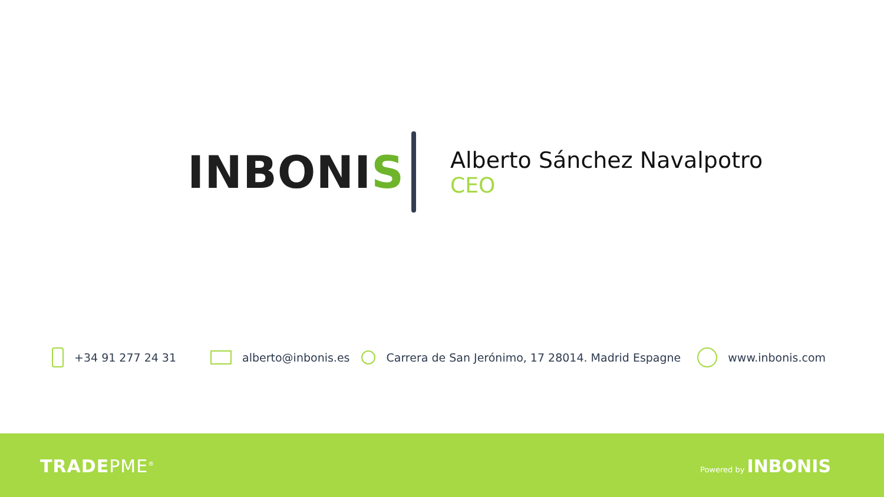INBONIS
Alberto Sánchez Navalpotro
CEO
+34 91 277 24 31 alberto@inbonis.es Carrera de San Jerónimo, 17 28014. Madrid Espagne www.inbonis.com
TRADEPME<sup>®</sup> Powered by INBONIS